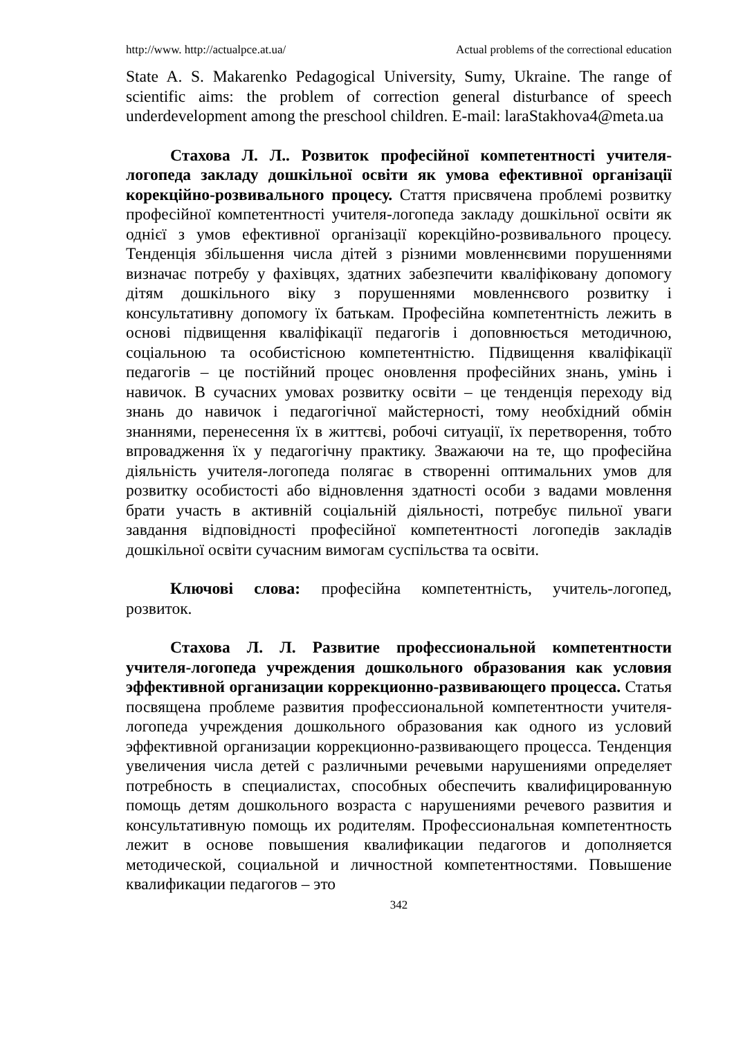http://www. http://actualpce.at.ua/ Actual problems of the correctional education
State A. S. Makarenko Pedagogical University, Sumy, Ukraine. The range of scientific aims: the problem of correction general disturbance of speech underdevelopment among the preschool children. E-mail: laraStakhova4@meta.ua
Стахова Л. Л.. Розвиток професійної компетентності учителя-логопеда закладу дошкільної освіти як умова ефективної організації корекційно-розвивального процесу. Стаття присвячена проблемі розвитку професійної компетентності учителя-логопеда закладу дошкільної освіти як однієї з умов ефективної організації корекційно-розвивального процесу. Тенденція збільшення числа дітей з різними мовленнєвими порушеннями визначає потребу у фахівцях, здатних забезпечити кваліфіковану допомогу дітям дошкільного віку з порушеннями мовленнєвого розвитку і консультативну допомогу їх батькам. Професійна компетентність лежить в основі підвищення кваліфікації педагогів і доповнюється методичною, соціальною та особистісною компетентністю. Підвищення кваліфікації педагогів – це постійний процес оновлення професійних знань, умінь і навичок. В сучасних умовах розвитку освіти – це тенденція переходу від знань до навичок і педагогічної майстерності, тому необхідний обмін знаннями, перенесення їх в життєві, робочі ситуації, їх перетворення, тобто впровадження їх у педагогічну практику. Зважаючи на те, що професійна діяльність учителя-логопеда полягає в створенні оптимальних умов для розвитку особистості або відновлення здатності особи з вадами мовлення брати участь в активній соціальній діяльності, потребує пильної уваги завдання відповідності професійної компетентності логопедів закладів дошкільної освіти сучасним вимогам суспільства та освіти.
Ключові слова: професійна компетентність, учитель-логопед, розвиток.
Стахова Л. Л. Развитие профессиональной компетентности учителя-логопеда учреждения дошкольного образования как условия эффективной организации коррекционно-развивающего процесса. Статья посвящена проблеме развития профессиональной компетентности учителя-логопеда учреждения дошкольного образования как одного из условий эффективной организации коррекционно-развивающего процесса. Тенденция увеличения числа детей с различными речевыми нарушениями определяет потребность в специалистах, способных обеспечить квалифицированную помощь детям дошкольного возраста с нарушениями речевого развития и консультативную помощь их родителям. Профессиональная компетентность лежит в основе повышения квалификации педагогов и дополняется методической, социальной и личностной компетентностями. Повышение квалификации педагогов – это
342